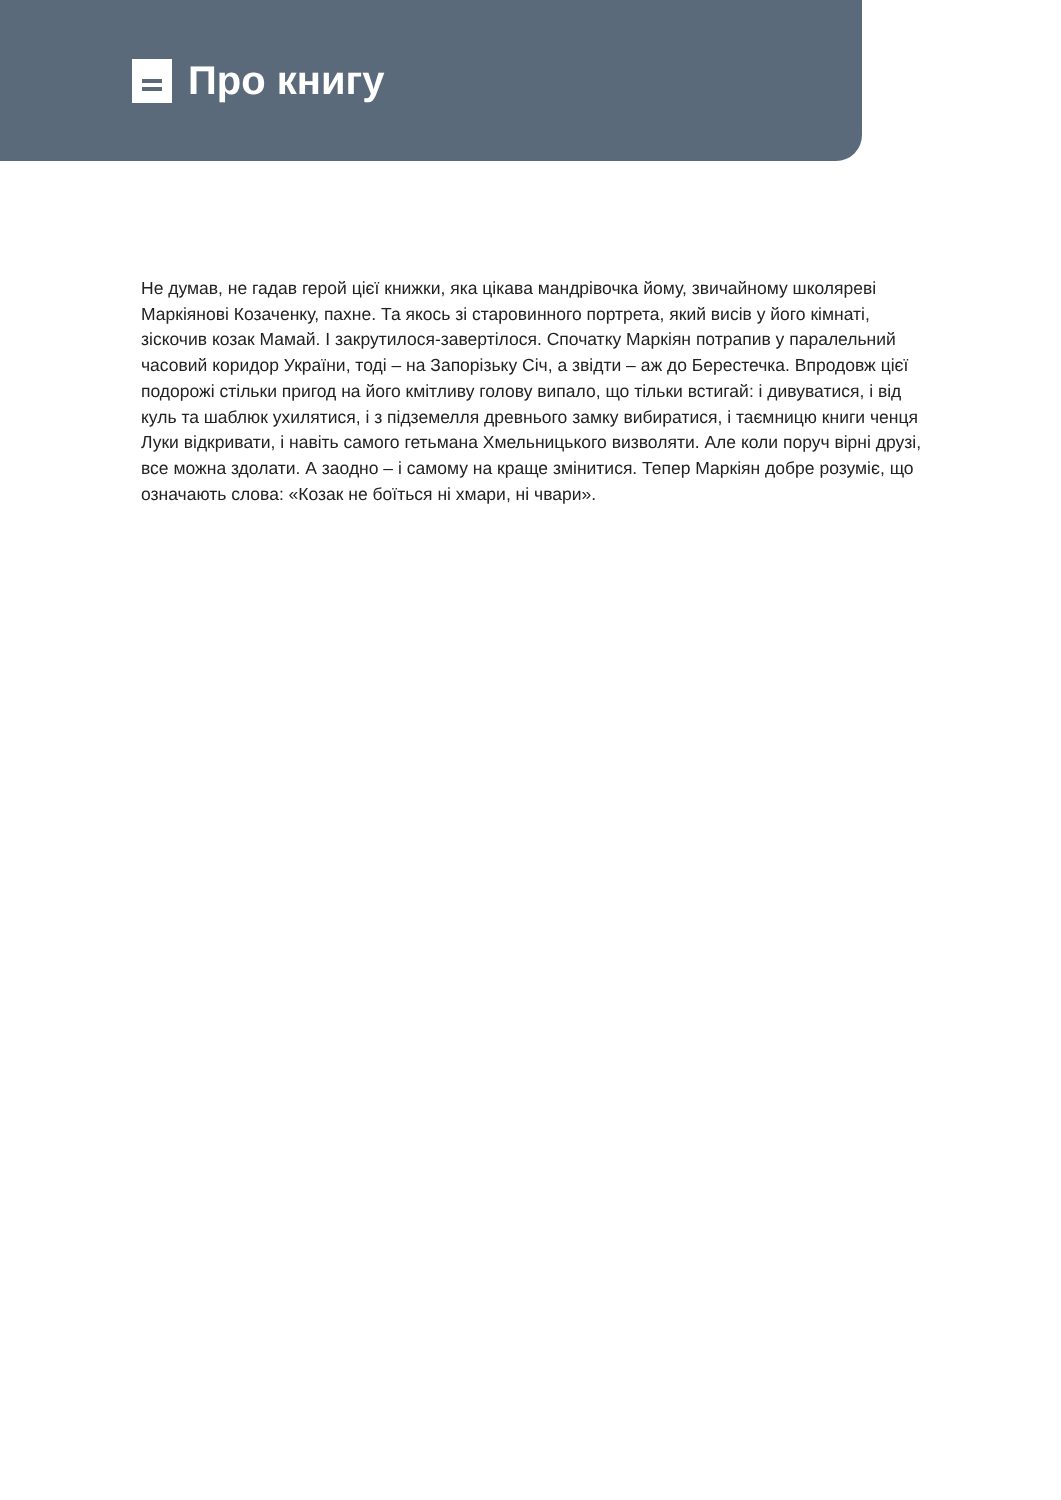Про книгу
Не думав, не гадав герой цієї книжки, яка цікава мандрівочка йому, звичайному школяреві Маркіянові Козаченку, пахне. Та якось зі старовинного портрета, який висів у його кімнаті, зіскочив козак Мамай. І закрутилося-завертілося. Спочатку Маркіян потрапив у паралельний часовий коридор України, тоді – на Запорізьку Січ, а звідти – аж до Берестечка. Впродовж цієї подорожі стільки пригод на його кмітливу голову випало, що тільки встигай: і дивуватися, і від куль та шаблюк ухилятися, і з підземелля древнього замку вибиратися, і таємницю книги ченця Луки відкривати, і навіть самого гетьмана Хмельницького визволяти. Але коли поруч вірні друзі, все можна здолати. А заодно – і самому на краще змінитися. Тепер Маркіян добре розуміє, що означають слова: «Козак не боїться ні хмари, ні чвари».